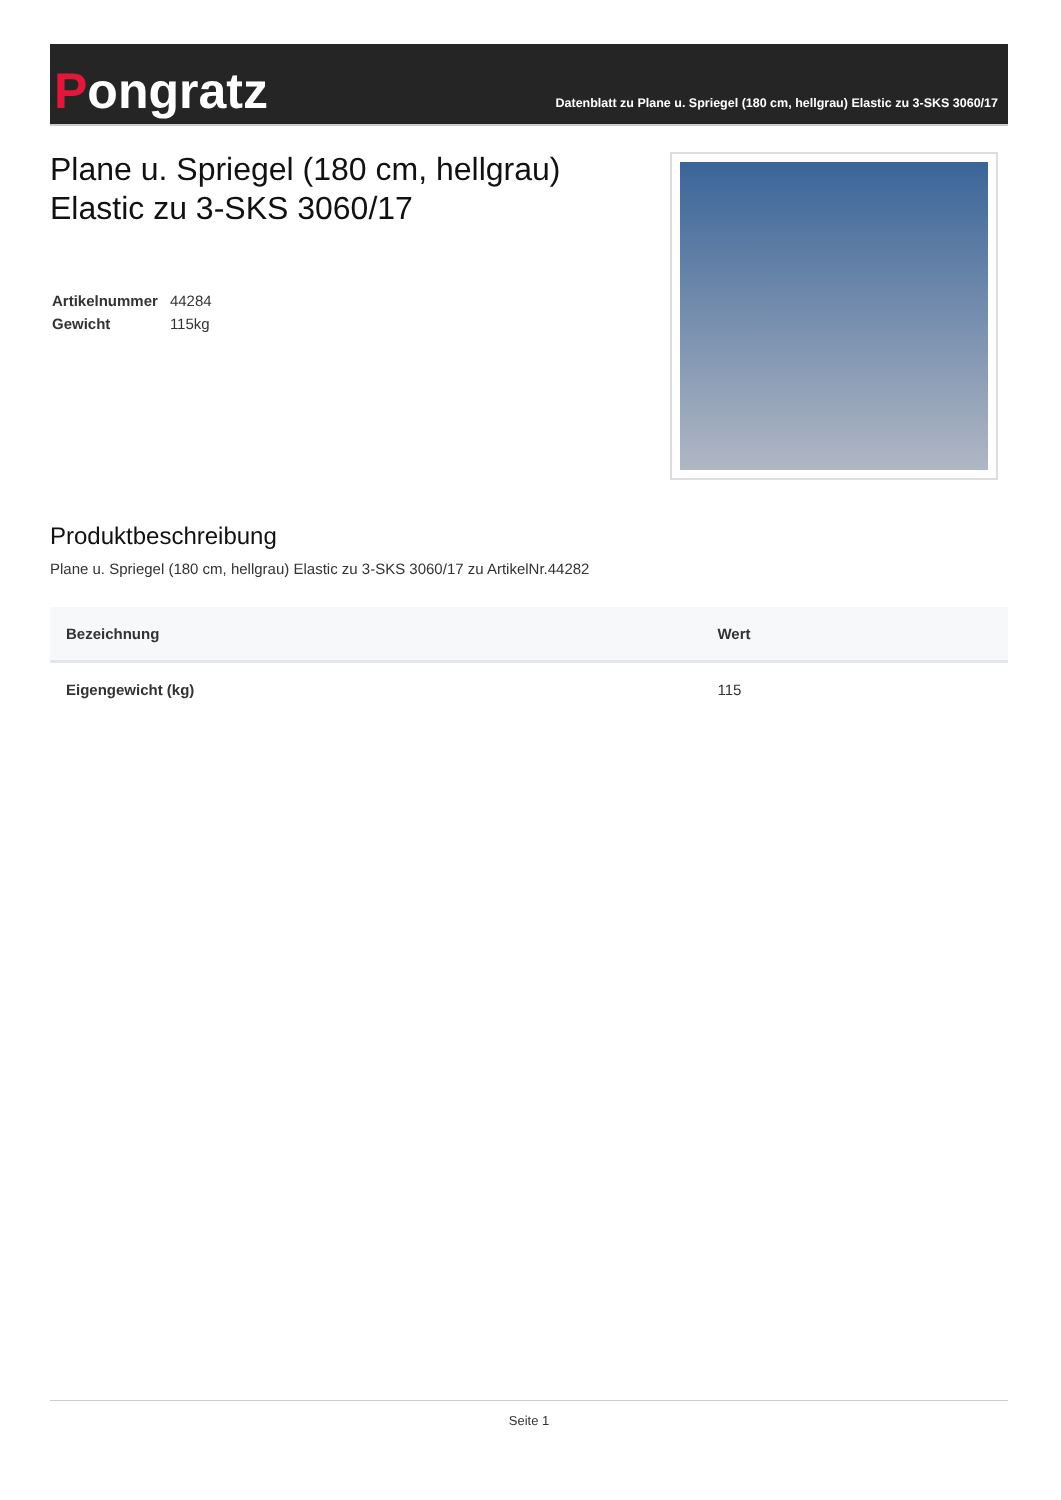Pongratz
Datenblatt zu Plane u. Spriegel (180 cm, hellgrau) Elastic zu 3-SKS 3060/17
Plane u. Spriegel (180 cm, hellgrau) Elastic zu 3-SKS 3060/17
| Artikelnummer | 44284 |
| Gewicht | 115kg |
Produktbeschreibung
Plane u. Spriegel (180 cm, hellgrau) Elastic zu 3-SKS 3060/17 zu ArtikelNr.44282
| Bezeichnung | Wert |
| --- | --- |
| Eigengewicht (kg) | 115 |
Seite 1